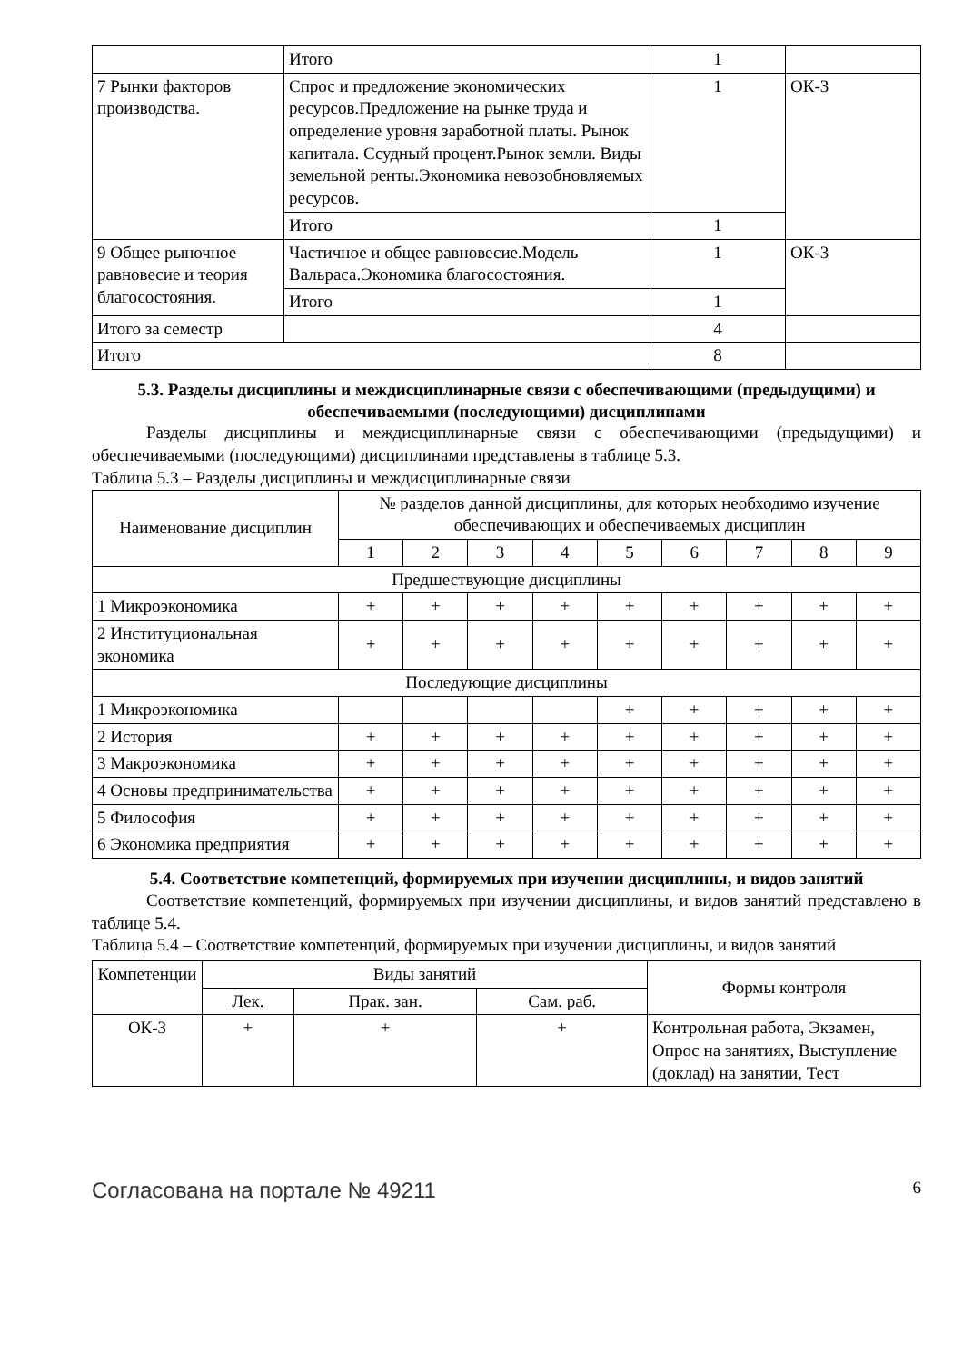| | Итого | 1 | |
| 7 Рынки факторов производства. | Спрос и предложение экономических ресурсов.Предложение на рынке труда и определение уровня заработной платы. Рынок капитала. Ссудный процент.Рынок земли. Виды земельной ренты.Экономика невозобновляемых ресурсов. | 1 | ОК-3 |
| | Итого | 1 | |
| 9 Общее рыночное равновесие и теория благосостояния. | Частичное и общее равновесие.Модель Вальраса.Экономика благосостояния. | 1 | ОК-3 |
| | Итого | 1 | |
| Итого за семестр | | 4 | |
| Итого | | 8 | |
5.3. Разделы дисциплины и междисциплинарные связи с обеспечивающими (предыдущими) и обеспечиваемыми (последующими) дисциплинами
Разделы дисциплины и междисциплинарные связи с обеспечивающими (предыдущими) и обеспечиваемыми (последующими) дисциплинами представлены в таблице 5.3.
Таблица 5.3 – Разделы дисциплины и междисциплинарные связи
| Наименование дисциплин | № разделов данной дисциплины, для которых необходимо изучение обеспечивающих и обеспечиваемых дисциплин | | | | | | | | |
| --- | --- | --- | --- | --- | --- | --- | --- | --- | --- |
| | 1 | 2 | 3 | 4 | 5 | 6 | 7 | 8 | 9 |
| Предшествующие дисциплины | | | | | | | | | |
| 1 Микроэкономика | + | + | + | + | + | + | + | + | + |
| 2 Институциональная экономика | + | + | + | + | + | + | + | + | + |
| Последующие дисциплины | | | | | | | | | |
| 1 Микроэкономика | | | | | + | + | + | + | + |
| 2 История | + | + | + | + | + | + | + | + | + |
| 3 Макроэкономика | + | + | + | + | + | + | + | + | + |
| 4 Основы предпринимательства | + | + | + | + | + | + | + | + | + |
| 5 Философия | + | + | + | + | + | + | + | + | + |
| 6 Экономика предприятия | + | + | + | + | + | + | + | + | + |
5.4. Соответствие компетенций, формируемых при изучении дисциплины, и видов занятий
Соответствие компетенций, формируемых при изучении дисциплины, и видов занятий представлено в таблице 5.4.
Таблица 5.4 – Соответствие компетенций, формируемых при изучении дисциплины, и видов занятий
| Компетенции | Виды занятий | | | Формы контроля |
| --- | --- | --- | --- | --- |
| | Лек. | Прак. зан. | Сам. раб. | |
| ОК-3 | + | + | + | Контрольная работа, Экзамен, Опрос на занятиях, Выступление (доклад) на занятии, Тест |
Согласована на портале № 49211 6